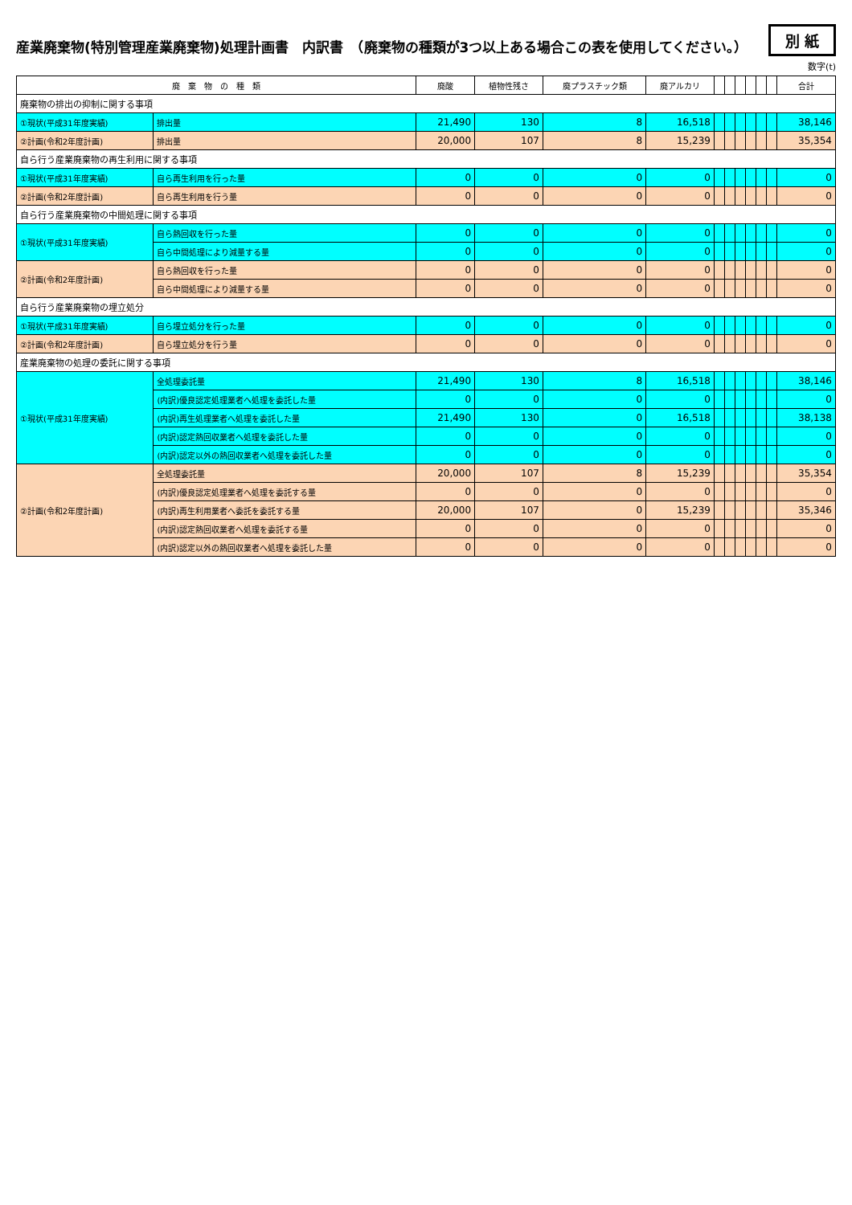産業廃棄物(特別管理産業廃棄物)処理計画書　内訳書　（廃棄物の種類が3つ以上ある場合この表を使用してください。）
別 紙
数字(t)
| 廃 棄 物 の 種 類 | | 廃酸 | 植物性残さ | 廃プラスチック類 | 廃アルカリ | | | | | | | 合計 |
| --- | --- | --- | --- | --- | --- | --- | --- | --- | --- | --- | --- | --- |
| 廃棄物の排出の抑制に関する事項 | | | | | | | | | | | | |
| ①現状(平成31年度実績) | 排出量 | 21,490 | 130 | 8 | 16,518 | | | | | | | 38,146 |
| ②計画(令和2年度計画) | 排出量 | 20,000 | 107 | 8 | 15,239 | | | | | | | 35,354 |
| 自ら行う産業廃棄物の再生利用に関する事項 | | | | | | | | | | | | |
| ①現状(平成31年度実績) | 自ら再生利用を行った量 | 0 | 0 | 0 | 0 | | | | | | | 0 |
| ②計画(令和2年度計画) | 自ら再生利用を行う量 | 0 | 0 | 0 | 0 | | | | | | | 0 |
| 自ら行う産業廃棄物の中間処理に関する事項 | | | | | | | | | | | | |
| ①現状(平成31年度実績) | 自ら熱回収を行った量 | 0 | 0 | 0 | 0 | | | | | | | 0 |
| | 自ら中間処理により減量する量 | 0 | 0 | 0 | 0 | | | | | | | 0 |
| ②計画(令和2年度計画) | 自ら熱回収を行った量 | 0 | 0 | 0 | 0 | | | | | | | 0 |
| | 自ら中間処理により減量する量 | 0 | 0 | 0 | 0 | | | | | | | 0 |
| 自ら行う産業廃棄物の埋立処分 | | | | | | | | | | | | |
| ①現状(平成31年度実績) | 自ら埋立処分を行った量 | 0 | 0 | 0 | 0 | | | | | | | 0 |
| ②計画(令和2年度計画) | 自ら埋立処分を行う量 | 0 | 0 | 0 | 0 | | | | | | | 0 |
| 産業廃棄物の処理の委託に関する事項 | | | | | | | | | | | | |
| ①現状(平成31年度実績) | 全処理委託量 | 21,490 | 130 | 8 | 16,518 | | | | | | | 38,146 |
| | (内訳)優良認定処理業者へ処理を委託した量 | 0 | 0 | 0 | 0 | | | | | | | 0 |
| | (内訳)再生処理業者へ処理を委託した量 | 21,490 | 130 | 0 | 16,518 | | | | | | | 38,138 |
| | (内訳)認定熱回収業者へ処理を委託した量 | 0 | 0 | 0 | 0 | | | | | | | 0 |
| | (内訳)認定以外の熱回収業者へ処理を委託した量 | 0 | 0 | 0 | 0 | | | | | | | 0 |
| ②計画(令和2年度計画) | 全処理委託量 | 20,000 | 107 | 8 | 15,239 | | | | | | | 35,354 |
| | (内訳)優良認定処理業者へ処理を委託する量 | 0 | 0 | 0 | 0 | | | | | | | 0 |
| | (内訳)再生利用業者へ委託を委託する量 | 20,000 | 107 | 0 | 15,239 | | | | | | | 35,346 |
| | (内訳)認定熱回収業者へ処理を委託する量 | 0 | 0 | 0 | 0 | | | | | | | 0 |
| | (内訳)認定以外の熱回収業者へ処理を委託した量 | 0 | 0 | 0 | 0 | | | | | | | 0 |